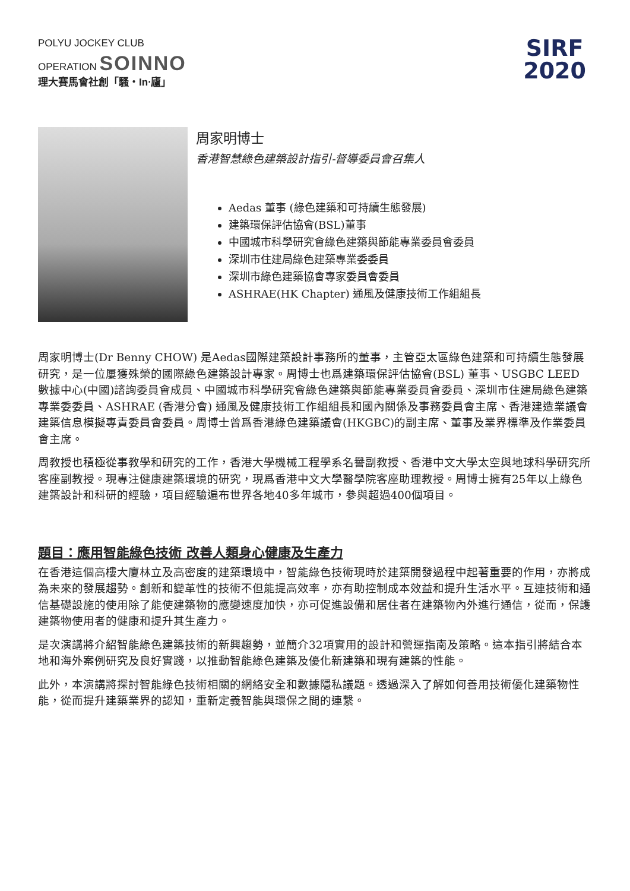POLYU JOCKEY CLUB
OPERATION SOINNO
理大賽馬會社創「騷‧In‧廬」
SIRF
2020
周家明博士
香港智慧綠色建築設計指引-督導委員會召集人
Aedas 董事 (綠色建築和可持續生態發展)
建築環保評估協會(BSL)董事
中國城市科學研究會綠色建築與節能專業委員會委員
深圳市住建局綠色建築專業委委員
深圳市綠色建築協會專家委員會委員
ASHRAE(HK Chapter) 通風及健康技術工作組組長
周家明博士(Dr Benny CHOW) 是Aedas國際建築設計事務所的董事，主管亞太區綠色建築和可持續生態發展研究，是一位屢獲殊榮的國際綠色建築設計專家。周博士也爲建築環保評估協會(BSL) 董事、USGBC LEED 數據中心(中國)諮詢委員會成員、中國城市科學研究會綠色建築與節能專業委員會委員、深圳市住建局綠色建築專業委委員、ASHRAE (香港分會) 通風及健康技術工作組組長和國內關係及事務委員會主席、香港建造業議會建築信息模擬專責委員會委員。周博士曾爲香港綠色建築議會(HKGBC)的副主席、董事及業界標準及作業委員會主席。
周教授也積極從事教學和研究的工作，香港大學機械工程學系名譽副教授、香港中文大學太空與地球科學研究所客座副教授。現專注健康建築環境的研究，現爲香港中文大學醫學院客座助理教授。周博士擁有25年以上綠色建築設計和科研的經驗，項目經驗遍布世界各地40多年城市，參與超過400個項目。
題目：應用智能綠色技術 改善人類身心健康及生產力
在香港這個高樓大廈林立及高密度的建築環境中，智能綠色技術現時於建築開發過程中起著重要的作用，亦將成為未來的發展趨勢。創新和變革性的技術不但能提高效率，亦有助控制成本效益和提升生活水平。互連技術和通信基礎設施的使用除了能使建築物的應變速度加快，亦可促進設備和居住者在建築物內外進行通信，從而，保護建築物使用者的健康和提升其生產力。
是次演講將介紹智能綠色建築技術的新興趨勢，並簡介32項實用的設計和營運指南及策略。這本指引將結合本地和海外案例研究及良好實踐，以推動智能綠色建築及優化新建築和現有建築的性能。
此外，本演講將探討智能綠色技術相關的網絡安全和數據隱私議題。透過深入了解如何善用技術優化建築物性能，從而提升建築業界的認知，重新定義智能與環保之間的連繫。